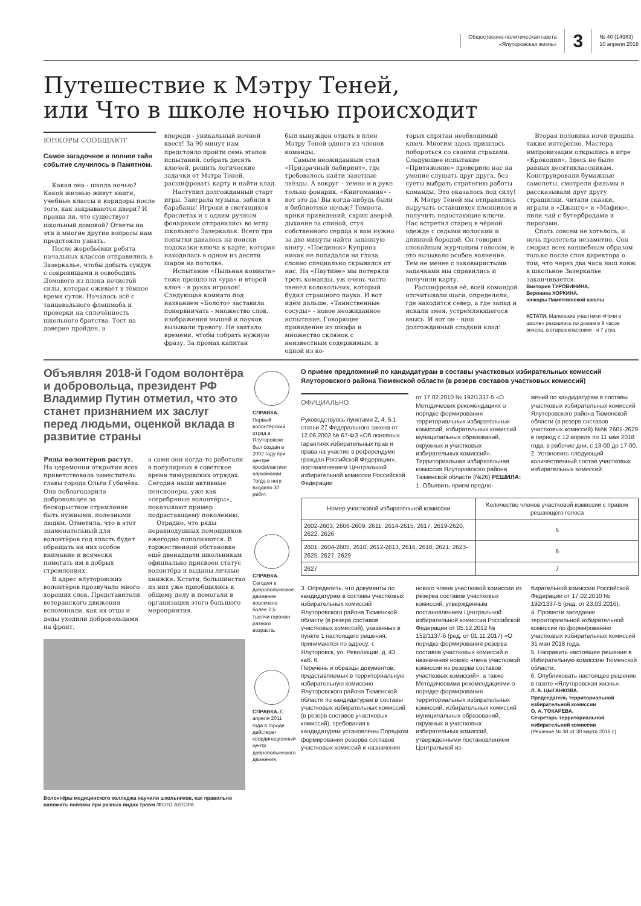Общественно-политическая газета
«Ялуторовская жизнь»
3
№ 40 (14983)
10 апреля 2018
Путешествие к Мэтру Теней,
или Что в школе ночью происходит
ЮНКОРЫ СООБЩАЮТ
Самое загадочное и полное тайн событие случилось в Памятном.
Какая она - школа ночью? Какой жизнью живут книги, учебные классы и коридоры после того, как закрываются двери? И правда ли, что существует школьный домовой? Ответы на эти и многие другие вопросы нам предстояло узнать.
После жеребьёвки ребята начальных классов отправились в Зазеркалье, чтобы добыть сундук с сокровищами и освободить Домового из плена нечистой силы, которая оживает в тёмное время суток. Началось всё с танцевального флешмоба и проверки на сплочённость школьного братства. Тест на доверие пройден, а
впереди - уникальный ночной квест! За 90 минут нам предстояло пройти семь этапов испытаний, собрать десять ключей, решить логические задачки от Мэтра Теней, расшифровать карту и найти клад.
Наступил долгожданный старт игры. Заиграла музыка, забили в барабаны! Игроки в светящихся браслетах и с одним ручным фонариком отправились во мглу школьного Зазеркалья. Всего три попытки давалось на поиски подсказки-ключа к карте, которая находилась в одном из десяти шаров на потолке.
Испытание «Пыльная комната» тоже прошло на «ура» и второй ключ - в руках игроков! Следующая комната под названием «Болото» заставила понервничать - множество слов, изображения мышей и пауков вызывали тревогу. Не хватало времени, чтобы собрать нужную фразу. За промах капитан
был вынужден отдать в плен Мэтру Теней одного из членов команды.
Самым неожиданным стал «Призрачный лабиринт», где требовалось найти заветные звёзды. А вокруг – темно и в руке только фонарик. «Книгомания» - вот это да! Вы когда-нибудь были в библиотеке ночью? Темнота, крики привидений, скрип дверей, дыхание за спиной, стук собственного сердца и вам нужно за две минуты найти заданную книгу. «Поединок» Куприна никак не попадался на глаза, словно специально скрывался от нас. На «Паутине» мы потеряли треть команды, уж очень часто звенел колокольчик, который будил страшного паука. И вот идём дальше. «Таинственные сосуды» - новое неожиданное испытание. Говорящее привидение из шкафа и множество склянок с неизвестным содержимым, в одной из ко-
торых спрятан необходимый ключ. Многим здесь пришлось побороться со своими страхами. Следующее испытание «Притяжение» проверило нас на умение слушать друг друга, без суеты выбрать стратегию работы команды. Это оказалось под силу!
К Мэтру Теней мы отправились выручать оставшихся пленников и получить недостающие ключи. Нас встретил старец в чёрной одежде с седыми волосами и длинной бородой. Он говорил спокойным журчащим голосом, и это вызывало особое волнение. Тем не менее с заковыристыми задачками мы справились и получили карту.
Расшифровав её, всей командой отсчитывали шаги, определяли, где находится север, а где запад и искали змея, устремляющегося ввысь. И вот он - наш долгожданный сладкий клад!
Вторая половина ночи прошла также интересно. Мастера импровизации открылись в игре «Крокодил». Здесь не было равных десятиклассникам. Конструировали бумажные самолеты, смотрели фильмы и рассказывали друг другу страшилки, читали сказки, играли в «Джанго» и «Мафию», пили чай с бутербродами и пирогами.
Спать совсем не хотелось, и ночь пролетела незаметно. Сон сморил всех волшебным образом только после слов директора о том, что через два часа наш вояж в школьное Зазеркалье заканчивается.
Виктория ТУРОВИНИНА,
Вероника КОРКИНА,
юнкоры Памятнинской школы
КСТАТИ. Маленькие участники «Ночи в школе» разошлись по домам в 9 часов вечера, а старшеклассники - в 7 утра.
Объявляя 2018-й Годом волонтёра и добровольца, президент РФ Владимир Путин отметил, что это станет признанием их заслуг перед людьми, оценкой вклада в развитие страны
Ряды волонтёров растут. На церемонии открытия всех приветствовала заместитель главы города Ольга Губачёва. Она поблагодарила добровольцев за бескорыстное стремление быть нужными, полезными людям. Отметила, что в этот знаменательный для волонтёров год власть будет обращать на них особое внимание и всячески помогать им в добрых стремлениях.
В адрес ялуторовских волонтёров прозвучало много хороших слов. Представители ветеранского движения вспоминали, как их отцы и деды уходили добровольцами на фронт,
а сами они когда-то работали в популярных в советское время тимуровских отрядах. Сегодня наши активные пенсионеры, уже как «серебряные волонтёры», показывают пример подрастающему поколению.
Отрадно, что ряды неравнодушных помощников ежегодно пополняются. В торжественной обстановке ещё двенадцати школьникам официально присвоен статус волонтёра и выданы личные книжки. Кстати, большинство из них уже приобщились к общему делу и помогали в организации этого большого мероприятия.
Волонтёры медицинского колледжа научили школьников, как правильно наложить повязки при разных видах травм /ФОТО АВТОРА
СПРАВКА. Первый волонтёрский отряд в Ялуторовске был создан в 2002 году при центре профилактики наркомании. Тогда в него входило 30 ребят.
СПРАВКА. Сегодня в добровольческое движение вовлечено более 2,5 тысячи горожан разного возраста.
СПРАВКА. С апреля 2011 года в городе действует координационный центр добровольческого движения.
О приёме предложений по кандидатурам в составы участковых избирательных комиссий Ялуторовского района Тюменской области (в резерв составов участковых комиссий)
ОФИЦИАЛЬНО
Руководствуясь пунктами 2, 4, 5.1 статьи 27 Федерального закона от 12.06.2002 № 67-ФЗ «Об основных гарантиях избирательных прав и права на участие в референдуме граждан Российской Федерации», постановлением Центральной избирательной комиссии Российской Федерации
от 17.02.2010 № 192/1337-5 «О Методических рекомендациях о порядке формирования территориальных избирательных комиссий, избирательных комиссий муниципальных образований, окружных и участковых избирательных комиссий», Территориальная избирательная комиссия Ялуторовского района Тюменской области (№26) РЕШИЛА:
1. Объявить прием предло-
жений по кандидатурам в составы участковых избирательных комиссий Ялуторовского района Тюменской области (в резерв составов участковых комиссий) №№ 2601-2629 в период с 12 апреля по 11 мая 2018 года, в рабочие дни, с 13-00 до 17-00.
2. Установить следующий количественный состав участковых избирательных комиссий:
| Номер участковой избирательной комиссии | Количество членов участковой комиссии с правом решающего голоса |
| --- | --- |
| 2602-2603, 2606-2609, 2611, 2614-2615, 2617, 2619-2620, 2622, 2626 | 5 |
| 2601, 2604-2605, 2610, 2612-2613, 2616, 2618, 2621, 2623-2625, 2627, 2629 | 6 |
| 2627 | 7 |
3. Определить, что документы по кандидатурам в составы участковых избирательных комиссий Ялуторовского района Тюменской области (в резерв составов участковых комиссий), указанных в пункте 1 настоящего решения, принимаются по адресу: г. Ялуторовск, ул. Революции, д. 43, каб. 6.
Перечень и образцы документов, представляемых в территориальную избирательную комиссию Ялуторовского района Тюменской области по кандидатурам в составы участковых избирательных комиссий (в резерв составов участковых комиссий), требования к кандидатурам установлены Порядком формирования резерва составов участковых комиссий и назначения
нового члена участковой комиссии из резерва составов участковых комиссий, утвержденным постановлением Центральной избирательной комиссии Российской Федерации от 05.12.2012 № 152/1137-6 (ред. от 01.11.2017) «О порядке формирования резерва составов участковых комиссий и назначения нового члена участковой комиссии из резерва составов участковых комиссий», а также Методическими рекомендациями о порядке формирования территориальных избирательных комиссий, избирательных комиссий муниципальных образований, окружных и участковых избирательных комиссий, утвержденными постановлением Центральной из-
бирательной комиссии Российской Федерации от 17.02.2010 № 192/1337-5 (ред. от 23.03.2016).
4. Провести заседание территориальной избирательной комиссии по формированию участковых избирательных комиссий 31 мая 2018 года.
5. Направить настоящее решение в Избирательную комиссию Тюменской области.
6. Опубликовать настоящее решение в газете «Ялуторовская жизнь».
Л. А. ЦЫГАНКОВА,
Председатель территориальной избирательной комиссии
О. А. ТОКАРЕВА,
Секретарь территориальной избирательной комиссии
(Решение № 38 от 30 марта 2018 г.)